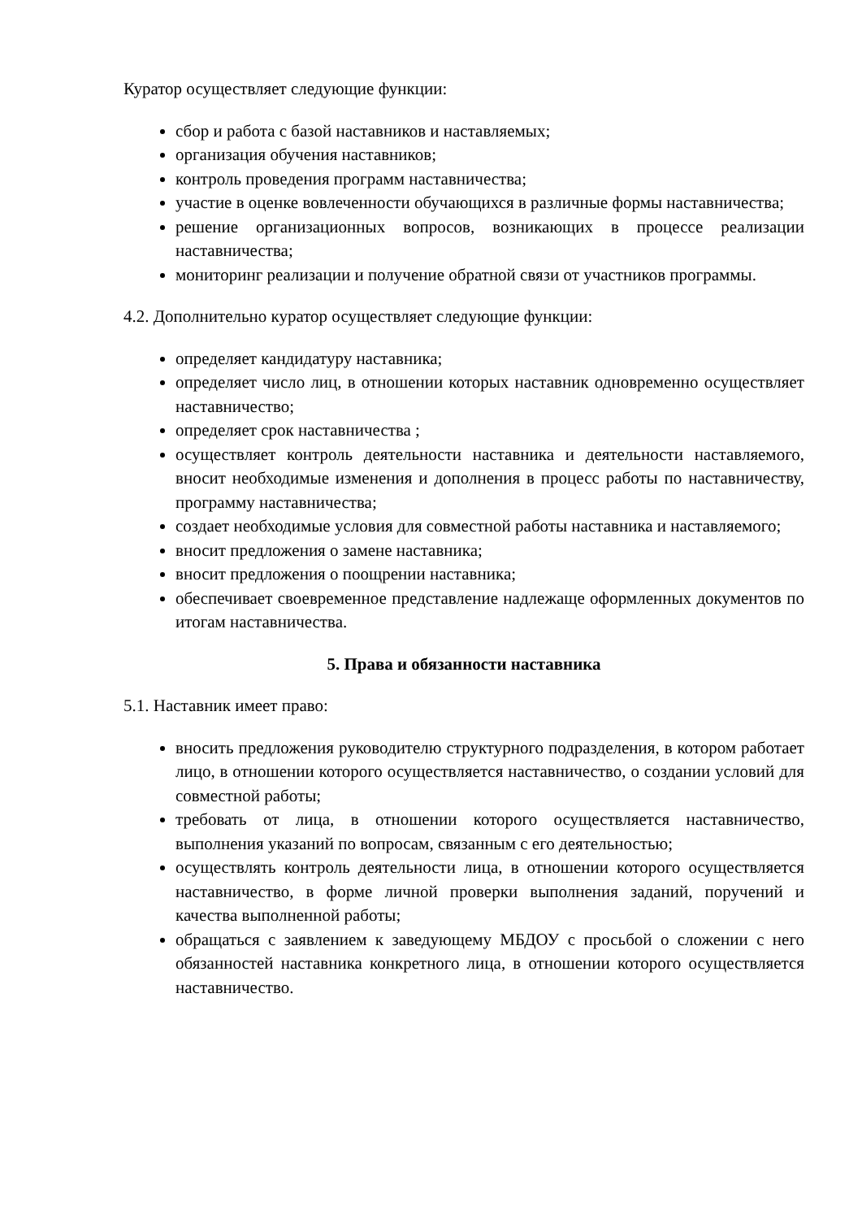Куратор осуществляет следующие функции:
сбор и работа с базой наставников и наставляемых;
организация обучения наставников;
контроль проведения программ наставничества;
участие в оценке вовлеченности обучающихся в различные формы наставничества;
решение организационных вопросов, возникающих в процессе реализации наставничества;
мониторинг реализации и получение обратной связи от участников программы.
4.2. Дополнительно куратор осуществляет следующие функции:
определяет кандидатуру наставника;
определяет число лиц, в отношении которых наставник одновременно осуществляет наставничество;
определяет срок наставничества ;
осуществляет контроль деятельности наставника и деятельности наставляемого, вносит необходимые изменения и дополнения в процесс работы по наставничеству, программу наставничества;
создает необходимые условия для совместной работы наставника и наставляемого;
вносит предложения о замене наставника;
вносит предложения о поощрении наставника;
обеспечивает своевременное представление надлежаще оформленных документов по итогам наставничества.
5. Права и обязанности наставника
5.1. Наставник имеет право:
вносить предложения руководителю структурного подразделения, в котором работает лицо, в отношении которого осуществляется наставничество, о создании условий для совместной работы;
требовать от лица, в отношении которого осуществляется наставничество, выполнения указаний по вопросам, связанным с его деятельностью;
осуществлять контроль деятельности лица, в отношении которого осуществляется наставничество, в форме личной проверки выполнения заданий, поручений и качества выполненной работы;
обращаться с заявлением к заведующему МБДОУ с просьбой о сложении с него обязанностей наставника конкретного лица, в отношении которого осуществляется наставничество.